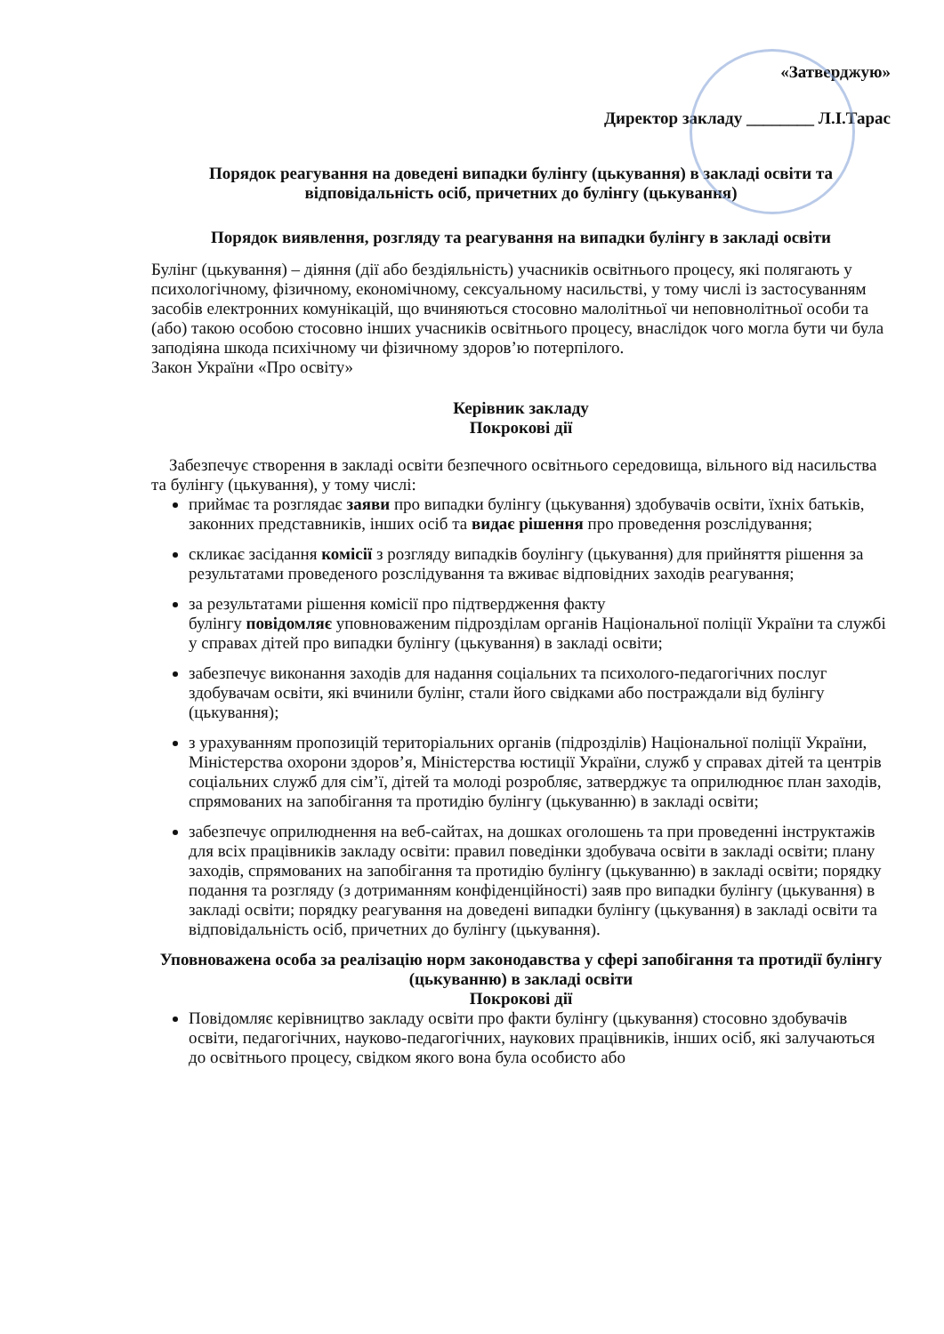«Затверджую»
Директор закладу ________ Л.І.Тарас
Порядок реагування на доведені випадки булінгу (цькування) в закладі освіти та відповідальність осіб, причетних до булінгу (цькування)
Порядок виявлення, розгляду та реагування на випадки булінгу в закладі освіти
Булінг (цькування) – діяння (дії або бездіяльність) учасників освітнього процесу, які полягають у психологічному, фізичному, економічному, сексуальному насильстві, у тому числі із застосуванням засобів електронних комунікацій, що вчиняються стосовно малолітньої чи неповнолітньої особи та (або) такою особою стосовно інших учасників освітнього процесу, внаслідок чого могла бути чи була заподіяна шкода психічному чи фізичному здоров’ю потерпілого.
Закон України «Про освіту»
Керівник закладу
Покрокові дії
Забезпечує створення в закладі освіти безпечного освітнього середовища, вільного від насильства та булінгу (цькування), у тому числі:
приймає та розглядає заяви про випадки булінгу (цькування) здобувачів освіти, їхніх батьків, законних представників, інших осіб та видає рішення про проведення розслідування;
скликає засідання комісії з розгляду випадків боулінгу (цькування) для прийняття рішення за результатами проведеного розслідування та вживає відповідних заходів реагування;
за результатами рішення комісії про підтвердження факту
булінгу повідомляє уповноваженим підрозділам органів Національної поліції України та службі у справах дітей про випадки булінгу (цькування) в закладі освіти;
забезпечує виконання заходів для надання соціальних та психолого-педагогічних послуг здобувачам освіти, які вчинили булінг, стали його свідками або постраждали від булінгу (цькування);
з урахуванням пропозицій територіальних органів (підрозділів) Національної поліції України, Міністерства охорони здоров’я, Міністерства юстиції України, служб у справах дітей та центрів соціальних служб для сім’ї, дітей та молоді розробляє, затверджує та оприлюднює план заходів, спрямованих на запобігання та протидію булінгу (цькуванню) в закладі освіти;
забезпечує оприлюднення на веб-сайтах, на дошках оголошень та при проведенні інструктажів для всіх працівників закладу освіти: правил поведінки здобувача освіти в закладі освіти; плану заходів, спрямованих на запобігання та протидію булінгу (цькуванню) в закладі освіти; порядку подання та розгляду (з дотриманням конфіденційності) заяв про випадки булінгу (цькування) в закладі освіти; порядку реагування на доведені випадки булінгу (цькування) в закладі освіти та відповідальність осіб, причетних до булінгу (цькування).
Уповноважена особа за реалізацію норм законодавства у сфері запобігання та протидії булінгу (цькуванню) в закладі освіти
Покрокові дії
Повідомляє керівництво закладу освіти про факти булінгу (цькування) стосовно здобувачів освіти, педагогічних, науково-педагогічних, наукових працівників, інших осіб, які залучаються до освітнього процесу, свідком якого вона була особисто або